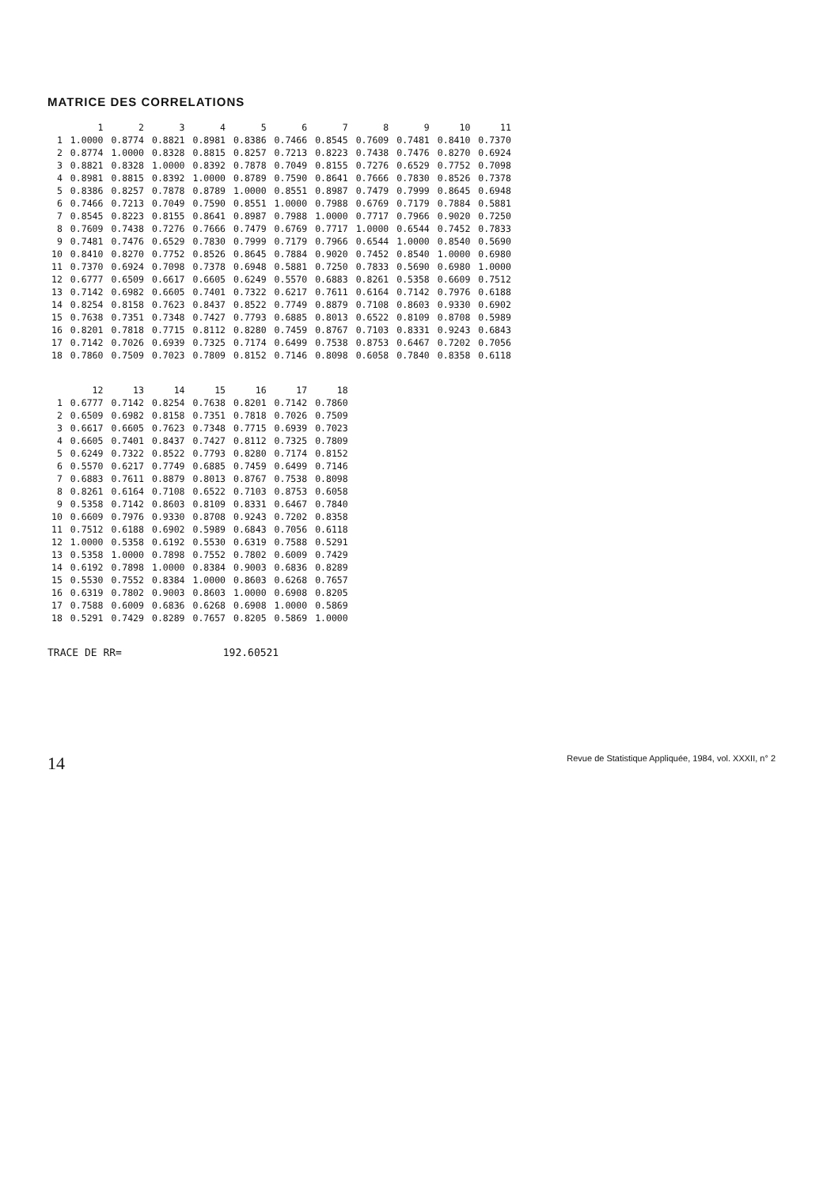MATRICE DES CORRELATIONS
| | 1 | 2 | 3 | 4 | 5 | 6 | 7 | 8 | 9 | 10 | 11 |
| --- | --- | --- | --- | --- | --- | --- | --- | --- | --- | --- | --- |
| 1 | 1.0000 | 0.8774 | 0.8821 | 0.8981 | 0.8386 | 0.7466 | 0.8545 | 0.7609 | 0.7481 | 0.8410 | 0.7370 |
| 2 | 0.8774 | 1.0000 | 0.8328 | 0.8815 | 0.8257 | 0.7213 | 0.8223 | 0.7438 | 0.7476 | 0.8270 | 0.6924 |
| 3 | 0.8821 | 0.8328 | 1.0000 | 0.8392 | 0.7878 | 0.7049 | 0.8155 | 0.7276 | 0.6529 | 0.7752 | 0.7098 |
| 4 | 0.8981 | 0.8815 | 0.8392 | 1.0000 | 0.8789 | 0.7590 | 0.8641 | 0.7666 | 0.7830 | 0.8526 | 0.7378 |
| 5 | 0.8386 | 0.8257 | 0.7878 | 0.8789 | 1.0000 | 0.8551 | 0.8987 | 0.7479 | 0.7999 | 0.8645 | 0.6948 |
| 6 | 0.7466 | 0.7213 | 0.7049 | 0.7590 | 0.8551 | 1.0000 | 0.7988 | 0.6769 | 0.7179 | 0.7884 | 0.5881 |
| 7 | 0.8545 | 0.8223 | 0.8155 | 0.8641 | 0.8987 | 0.7988 | 1.0000 | 0.7717 | 0.7966 | 0.9020 | 0.7250 |
| 8 | 0.7609 | 0.7438 | 0.7276 | 0.7666 | 0.7479 | 0.6769 | 0.7717 | 1.0000 | 0.6544 | 0.7452 | 0.7833 |
| 9 | 0.7481 | 0.7476 | 0.6529 | 0.7830 | 0.7999 | 0.7179 | 0.7966 | 0.6544 | 1.0000 | 0.8540 | 0.5690 |
| 10 | 0.8410 | 0.8270 | 0.7752 | 0.8526 | 0.8645 | 0.7884 | 0.9020 | 0.7452 | 0.8540 | 1.0000 | 0.6980 |
| 11 | 0.7370 | 0.6924 | 0.7098 | 0.7378 | 0.6948 | 0.5881 | 0.7250 | 0.7833 | 0.5690 | 0.6980 | 1.0000 |
| 12 | 0.6777 | 0.6509 | 0.6617 | 0.6605 | 0.6249 | 0.5570 | 0.6883 | 0.8261 | 0.5358 | 0.6609 | 0.7512 |
| 13 | 0.7142 | 0.6982 | 0.6605 | 0.7401 | 0.7322 | 0.6217 | 0.7611 | 0.6164 | 0.7142 | 0.7976 | 0.6188 |
| 14 | 0.8254 | 0.8158 | 0.7623 | 0.8437 | 0.8522 | 0.7749 | 0.8879 | 0.7108 | 0.8603 | 0.9330 | 0.6902 |
| 15 | 0.7638 | 0.7351 | 0.7348 | 0.7427 | 0.7793 | 0.6885 | 0.8013 | 0.6522 | 0.8109 | 0.8708 | 0.5989 |
| 16 | 0.8201 | 0.7818 | 0.7715 | 0.8112 | 0.8280 | 0.7459 | 0.8767 | 0.7103 | 0.8331 | 0.9243 | 0.6843 |
| 17 | 0.7142 | 0.7026 | 0.6939 | 0.7325 | 0.7174 | 0.6499 | 0.7538 | 0.8753 | 0.6467 | 0.7202 | 0.7056 |
| 18 | 0.7860 | 0.7509 | 0.7023 | 0.7809 | 0.8152 | 0.7146 | 0.8098 | 0.6058 | 0.7840 | 0.8358 | 0.6118 |
| | 12 | 13 | 14 | 15 | 16 | 17 | 18 |
| --- | --- | --- | --- | --- | --- | --- | --- |
| 1 | 0.6777 | 0.7142 | 0.8254 | 0.7638 | 0.8201 | 0.7142 | 0.7860 |
| 2 | 0.6509 | 0.6982 | 0.8158 | 0.7351 | 0.7818 | 0.7026 | 0.7509 |
| 3 | 0.6617 | 0.6605 | 0.7623 | 0.7348 | 0.7715 | 0.6939 | 0.7023 |
| 4 | 0.6605 | 0.7401 | 0.8437 | 0.7427 | 0.8112 | 0.7325 | 0.7809 |
| 5 | 0.6249 | 0.7322 | 0.8522 | 0.7793 | 0.8280 | 0.7174 | 0.8152 |
| 6 | 0.5570 | 0.6217 | 0.7749 | 0.6885 | 0.7459 | 0.6499 | 0.7146 |
| 7 | 0.6883 | 0.7611 | 0.8879 | 0.8013 | 0.8767 | 0.7538 | 0.8098 |
| 8 | 0.8261 | 0.6164 | 0.7108 | 0.6522 | 0.7103 | 0.8753 | 0.6058 |
| 9 | 0.5358 | 0.7142 | 0.8603 | 0.8109 | 0.8331 | 0.6467 | 0.7840 |
| 10 | 0.6609 | 0.7976 | 0.9330 | 0.8708 | 0.9243 | 0.7202 | 0.8358 |
| 11 | 0.7512 | 0.6188 | 0.6902 | 0.5989 | 0.6843 | 0.7056 | 0.6118 |
| 12 | 1.0000 | 0.5358 | 0.6192 | 0.5530 | 0.6319 | 0.7588 | 0.5291 |
| 13 | 0.5358 | 1.0000 | 0.7898 | 0.7552 | 0.7802 | 0.6009 | 0.7429 |
| 14 | 0.6192 | 0.7898 | 1.0000 | 0.8384 | 0.9003 | 0.6836 | 0.8289 |
| 15 | 0.5530 | 0.7552 | 0.8384 | 1.0000 | 0.8603 | 0.6268 | 0.7657 |
| 16 | 0.6319 | 0.7802 | 0.9003 | 0.8603 | 1.0000 | 0.6908 | 0.8205 |
| 17 | 0.7588 | 0.6009 | 0.6836 | 0.6268 | 0.6908 | 1.0000 | 0.5869 |
| 18 | 0.5291 | 0.7429 | 0.8289 | 0.7657 | 0.8205 | 0.5869 | 1.0000 |
TRACE DE RR= 192.60521
14 Revue de Statistique Appliquée, 1984, vol. XXXII, n° 2